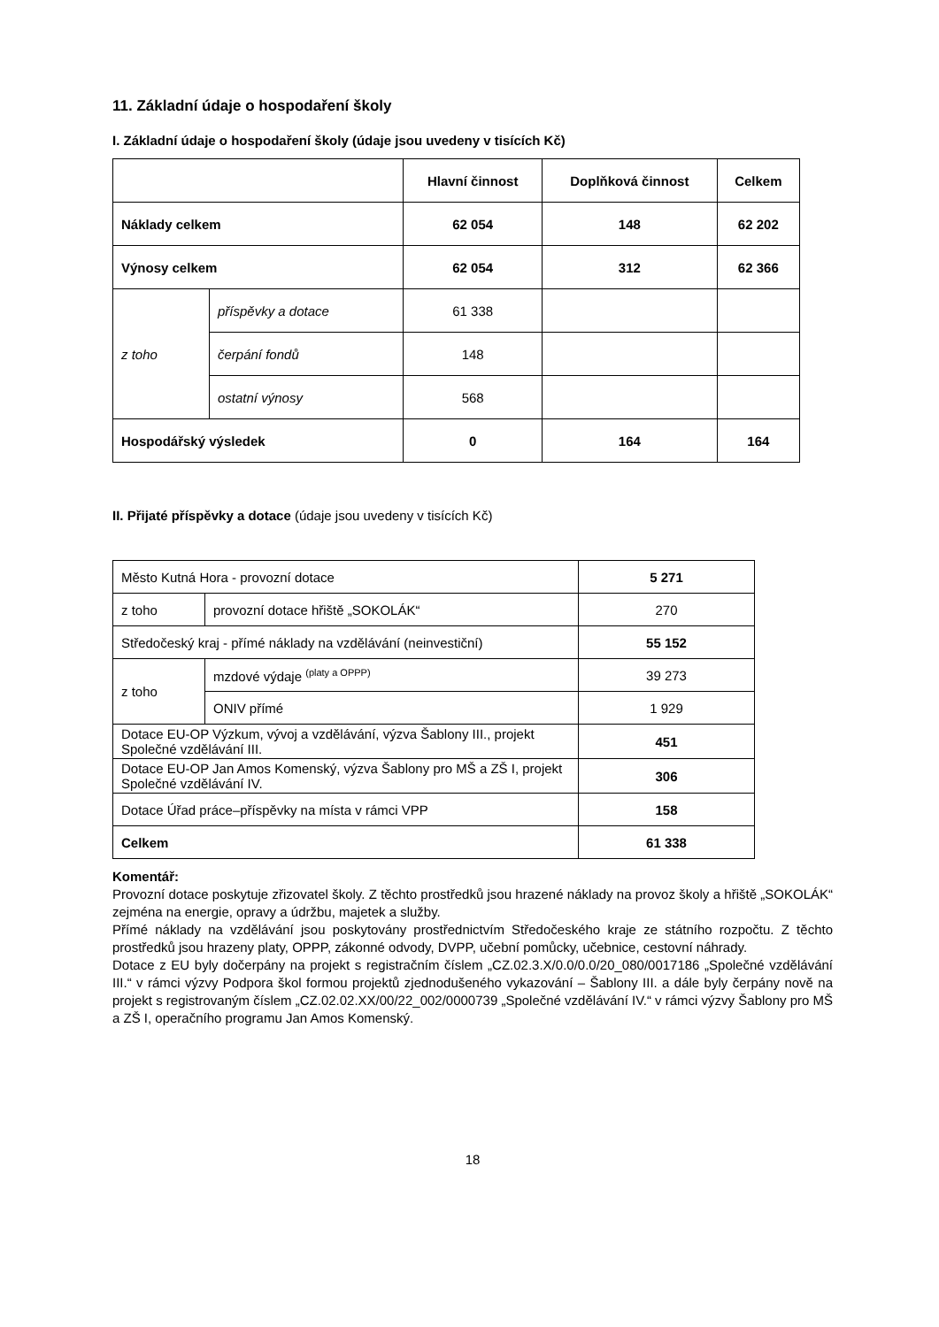11. Základní údaje o hospodaření školy
I. Základní údaje o hospodaření školy (údaje jsou uvedeny v tisících Kč)
| | | Hlavní činnost | Doplňková činnost | Celkem |
| --- | --- | --- | --- | --- |
| Náklady celkem | | 62 054 | 148 | 62 202 |
| Výnosy celkem | | 62 054 | 312 | 62 366 |
| z toho | příspěvky a dotace | 61 338 | | |
| | čerpání fondů | 148 | | |
| | ostatní výnosy | 568 | | |
| Hospodářský výsledek | | 0 | 164 | 164 |
II. Přijaté příspěvky a dotace (údaje jsou uvedeny v tisících Kč)
| Město Kutná Hora - provozní dotace | | 5 271 |
| z toho | provozní dotace hřiště „SOKOLÁK“ | 270 |
| Středočeský kraj - přímé náklady na vzdělávání (neinvestiční) | | 55 152 |
| z toho | mzdové výdaje <sup>(platy a OPPP)</sup> | 39 273 |
| | ONIV přímé | 1 929 |
| Dotace EU-OP Výzkum, vývoj a vzdělávání, výzva Šablony III., projekt Společné vzdělávání III. | | 451 |
| Dotace EU-OP Jan Amos Komenský, výzva Šablony pro MŠ a ZŠ I, projekt Společné vzdělávání IV. | | 306 |
| Dotace Úřad práce–příspěvky na místa v rámci VPP | | 158 |
| Celkem | | 61 338 |
Komentář:
Provozní dotace poskytuje zřizovatel školy. Z těchto prostředků jsou hrazené náklady na provoz školy a hřiště „SOKOLÁK“ zejména na energie, opravy a údržbu, majetek a služby.
Přímé náklady na vzdělávání jsou poskytovány prostřednictvím Středočeského kraje ze státního rozpočtu. Z těchto prostředků jsou hrazeny platy, OPPP, zákonné odvody, DVPP, učební pomůcky, učebnice, cestovní náhrady.
Dotace z EU byly dočerpány na projekt s registračním číslem „CZ.02.3.X/0.0/0.0/20_080/0017186 „Společné vzdělávání III.“ v rámci výzvy Podpora škol formou projektů zjednodušeného vykazování – Šablony III. a dále byly čerpány nově na projekt s registrovaným číslem „CZ.02.02.XX/00/22_002/0000739 „Společné vzdělávání IV.“ v rámci výzvy Šablony pro MŠ a ZŠ I, operačního programu Jan Amos Komenský.
18